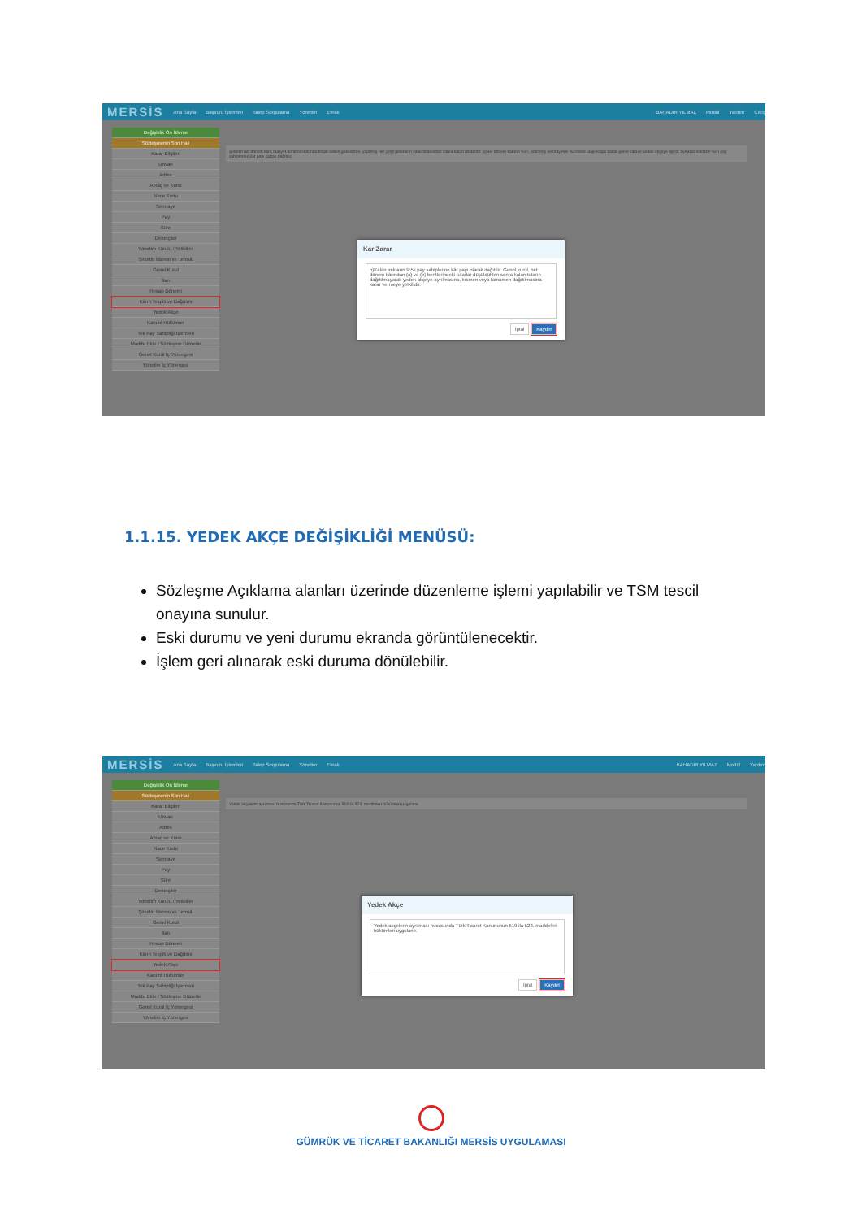MERSİS Ana Sayfa Başvuru İşlemleri Talep Sorgulama Yönetim Evrak BAHADIR YILMAZ Modül Yardım Çıkış
Değişiklik Ön İzleme
Sözleşmenin Son Hali
Karar Bilgileri
Unvan
Adres
Amaç ve Konu
Nace Kodu
Sermaye
Pay
Süre
Denetçiler
Yönetim Kurulu / Yetkililer
Şirketin İdaresi ve Temsili
Genel Kurul
İlan
Hesap Dönemi
Kârın Tespiti ve Dağıtımı
Yedek Akçe
Kanuni Hükümler
Tek Pay Sahipliği İşlemleri
Madde Ekle / Sözleşme Düzenle
Genel Kurul İç Yönergesi
Yönetim İç Yönergesi
Şirketin net dönem kârı, faaliyet dönemi sonunda tespit edilen gelirlerden, yapılmış her çeşit giderlerin çıkarılmasından sonra kalan miktardır. a)Net dönem kârının %5'i, ödenmiş sermayenin %20'sine ulaşıncaya kadar genel kanuni yedek akçeye ayrılır. b)Kalan miktarın %5'i pay sahiplerine kâr payı olarak dağıtılır.
Kar Zarar
b)Kalan miktarın %5'i pay sahiplerine kâr payı olarak dağıtılır. Genel kurul, net dönem kârından (a) ve (b) bentlerindeki tutarlar düşüldükten sonra kalan tutarın dağıtılmayarak yedek akçeye ayrılmasına, kısmen veya tamamen dağıtılmasına karar vermeye yetkilidir.
İptal Kaydet
1.1.15. YEDEK AKÇE DEĞİŞİKLİĞİ MENÜSÜ:
Sözleşme Açıklama alanları üzerinde düzenleme işlemi yapılabilir ve TSM tescil onayına sunulur.
Eski durumu ve yeni durumu ekranda görüntülenecektir.
İşlem geri alınarak eski duruma dönülebilir.
MERSİS Ana Sayfa Başvuru İşlemleri Talep Sorgulama Yönetim Evrak BAHADIR YILMAZ Modül Yardım
Değişiklik Ön İzleme
Sözleşmenin Son Hali
Karar Bilgileri
Unvan
Adres
Amaç ve Konu
Nace Kodu
Sermaye
Pay
Süre
Denetçiler
Yönetim Kurulu / Yetkililer
Şirketin İdaresi ve Temsili
Genel Kurul
İlan
Hesap Dönemi
Kârın Tespiti ve Dağıtımı
Yedek Akçe
Kanuni Hükümler
Tek Pay Sahipliği İşlemleri
Madde Ekle / Sözleşme Düzenle
Genel Kurul İç Yönergesi
Yönetim İç Yönergesi
Yedek akçelerin ayrılması hususunda Türk Ticaret Kanununun 519 ila 523. maddeleri hükümleri uygulanır.
Yedek Akçe
Yedek akçelerin ayrılması hususunda Türk Ticaret Kanununun 519 ila 523. maddeleri hükümleri uygulanır.
İptal Kaydet
GÜMRÜK VE TİCARET BAKANLIĞI MERSİS UYGULAMASI